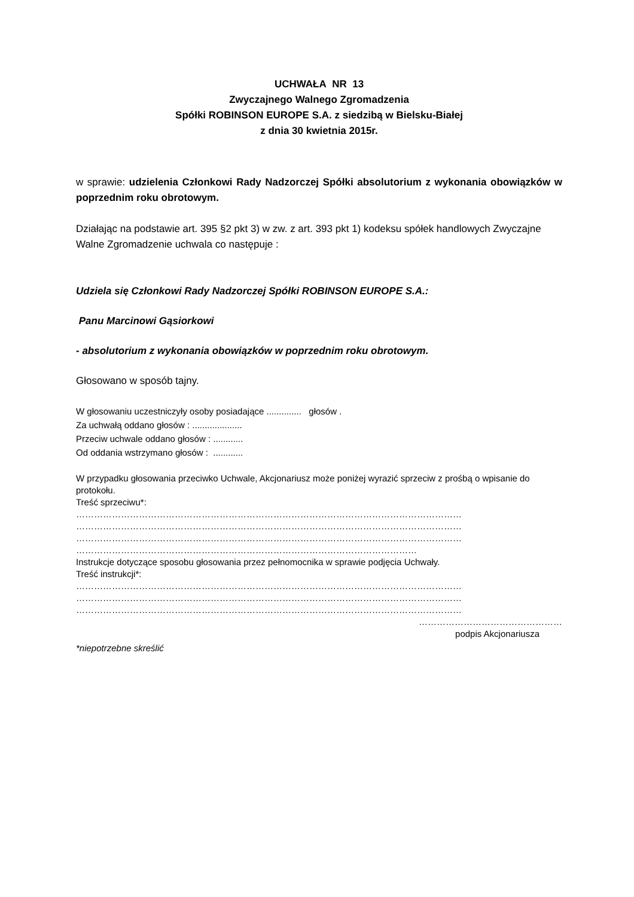UCHWAŁA NR 13
Zwyczajnego Walnego Zgromadzenia
Spółki ROBINSON EUROPE S.A. z siedzibą w Bielsku-Białej
z dnia 30 kwietnia 2015r.
w sprawie: udzielenia Członkowi Rady Nadzorczej Spółki absolutorium z wykonania obowiązków w poprzednim roku obrotowym.
Działając na podstawie art. 395 §2 pkt 3) w zw. z art. 393 pkt 1) kodeksu spółek handlowych Zwyczajne Walne Zgromadzenie uchwala co następuje :
Udziela się Członkowi Rady Nadzorczej Spółki ROBINSON EUROPE S.A.:
Panu Marcinowi Gąsiorkowi
- absolutorium z wykonania obowiązków w poprzednim roku obrotowym.
Głosowano w sposób tajny.
W głosowaniu uczestniczyły osoby posiadające .............. głosów .
Za uchwałą oddano głosów : ....................
Przeciw uchwale oddano głosów : ............
Od oddania wstrzymano głosów : ............
W przypadku głosowania przeciwko Uchwale, Akcjonariusz może poniżej wyrazić sprzeciw z prośbą o wpisanie do protokołu.
Treść sprzeciwu*:
…………………………………………………………………………………………………………………
…………………………………………………………………………………………………………………
…………………………………………………………………………………………………………………
……………………………………………………………………………………………………
Instrukcje dotyczące sposobu głosowania przez pełnomocnika w sprawie podjęcia Uchwały.
Treść instrukcji*:
…………………………………………………………………………………………………………………
…………………………………………………………………………………………………………………
…………………………………………………………………………………………………………………
…………………………………………
podpis Akcjonariusza
*niepotrzebne skreślić